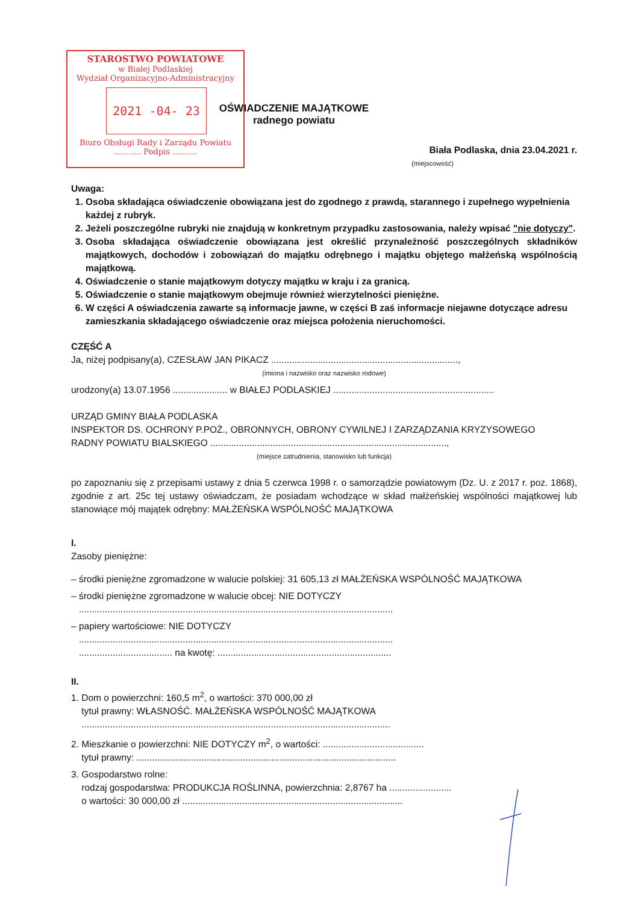STAROSTWO POWIATOWE
w Białej Podlaskiej
Wydział Organizacyjno-Administracyjny
2021 -04- 23
Biuro Obsługi Rady i Zarządu Powiatu
........... Podpis ..........
OŚWIADCZENIE MAJĄTKOWE
radnego powiatu
Biała Podlaska, dnia 23.04.2021 r.
(miejscowość)
Uwaga:
1. Osoba składająca oświadczenie obowiązana jest do zgodnego z prawdą, starannego i zupełnego wypełnienia każdej z rubryk.
2. Jeżeli poszczególne rubryki nie znajdują w konkretnym przypadku zastosowania, należy wpisać "nie dotyczy".
3. Osoba składająca oświadczenie obowiązana jest określić przynależność poszczególnych składników majątkowych, dochodów i zobowiązań do majątku odrębnego i majątku objętego małżeńską wspólnością majątkową.
4. Oświadczenie o stanie majątkowym dotyczy majątku w kraju i za granicą.
5. Oświadczenie o stanie majątkowym obejmuje również wierzytelności pieniężne.
6. W części A oświadczenia zawarte są informacje jawne, w części B zaś informacje niejawne dotyczące adresu zamieszkania składającego oświadczenie oraz miejsca położenia nieruchomości.
CZĘŚĆ A
Ja, niżej podpisany(a), CZESŁAW JAN PIKACZ ........................................................................,
(imiona i nazwisko oraz nazwisko rodowe)
urodzony(a) 13.07.1956 ..................... w BIAŁEJ PODLASKIEJ ..............................................................
URZĄD GMINY BIAŁA PODLASKA
INSPEKTOR DS. OCHRONY P.POŻ., OBRONNYCH, OBRONY CYWILNEJ I ZARZĄDZANIA KRYZYSOWEGO
RADNY POWIATU BIALSKIEGO ...........................................................................................,
(miejsce zatrudnienia, stanowisko lub funkcja)
po zapoznaniu się z przepisami ustawy z dnia 5 czerwca 1998 r. o samorządzie powiatowym (Dz. U. z 2017 r. poz. 1868), zgodnie z art. 25c tej ustawy oświadczam, że posiadam wchodzące w skład małżeńskiej wspólności majątkowej lub stanowiące mój majątek odrębny: MAŁŻEŃSKA WSPÓLNOŚĆ MAJĄTKOWA
I.
Zasoby pieniężne:
– środki pieniężne zgromadzone w walucie polskiej: 31 605,13 zł MAŁŻEŃSKA WSPÓLNOŚĆ MAJĄTKOWA
– środki pieniężne zgromadzone w walucie obcej: NIE DOTYCZY
.........................................................................................................................
– papiery wartościowe: NIE DOTYCZY
.........................................................................................................................
.................................... na kwotę: ...................................................................
II.
1. Dom o powierzchni: 160,5 m<sup>2</sup>, o wartości: 370 000,00 zł
tytuł prawny: WŁASNOŚĆ. MAŁŻEŃSKA WSPÓLNOŚĆ MAJĄTKOWA
.......................................................................................................................
2. Mieszkanie o powierzchni: NIE DOTYCZY m<sup>2</sup>, o wartości: .......................................
tytuł prawny: ....................................................................................................
3. Gospodarstwo rolne:
rodzaj gospodarstwa: PRODUKCJA ROŚLINNA, powierzchnia: 2,8767 ha ........................
o wartości: 30 000,00 zł .....................................................................................